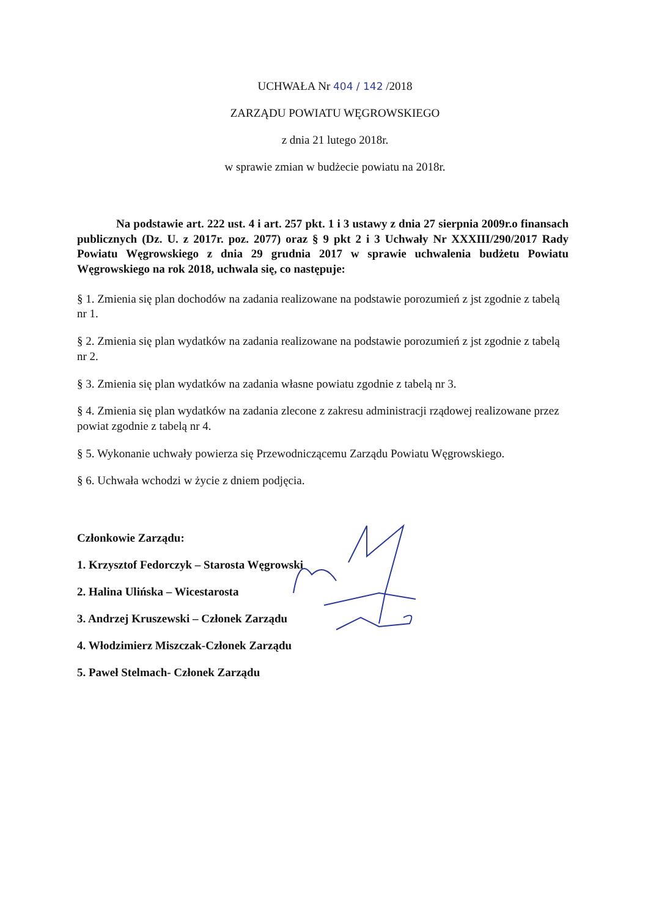UCHWAŁA Nr 404 / 142 /2018
ZARZĄDU POWIATU WĘGROWSKIEGO
z dnia 21 lutego 2018r.
w sprawie zmian w budżecie powiatu na 2018r.
Na podstawie art. 222 ust. 4 i art. 257 pkt. 1 i 3 ustawy z dnia 27 sierpnia 2009r.o finansach publicznych (Dz. U. z 2017r. poz. 2077) oraz § 9 pkt 2 i 3 Uchwały Nr XXXIII/290/2017 Rady Powiatu Węgrowskiego z dnia 29 grudnia 2017 w sprawie uchwalenia budżetu Powiatu Węgrowskiego na rok 2018, uchwala się, co następuje:
§ 1. Zmienia się plan dochodów na zadania realizowane na podstawie porozumień z jst zgodnie z tabelą nr 1.
§ 2. Zmienia się plan wydatków na zadania realizowane na podstawie porozumień z jst zgodnie z tabelą nr 2.
§ 3. Zmienia się plan wydatków na zadania własne powiatu zgodnie z tabelą nr 3.
§ 4. Zmienia się plan wydatków na zadania zlecone z zakresu administracji rządowej realizowane przez powiat zgodnie z tabelą nr 4.
§ 5. Wykonanie uchwały powierza się Przewodniczącemu Zarządu Powiatu Węgrowskiego.
§ 6. Uchwała wchodzi w życie z dniem podjęcia.
Członkowie Zarządu:
1. Krzysztof Fedorczyk – Starosta Węgrowski
2. Halina Ulińska – Wicestarosta
3. Andrzej Kruszewski – Członek Zarządu
4. Włodzimierz Miszczak-Członek Zarządu
5. Paweł Stelmach- Członek Zarządu